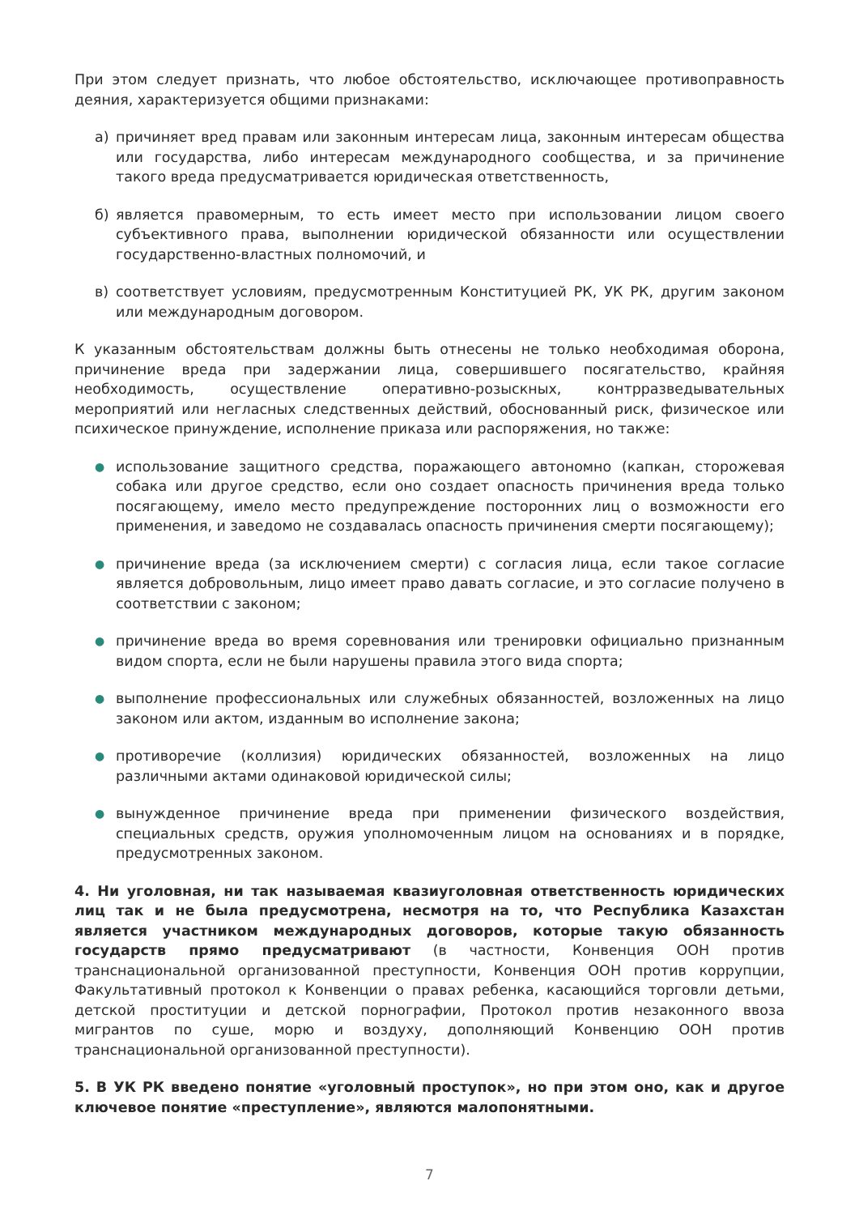При этом следует признать, что любое обстоятельство, исключающее противоправность деяния, характеризуется общими признаками:
а) причиняет вред правам или законным интересам лица, законным интересам общества или государства, либо интересам международного сообщества, и за причинение такого вреда предусматривается юридическая ответственность,
б) является правомерным, то есть имеет место при использовании лицом своего субъективного права, выполнении юридической обязанности или осуществлении государственно-властных полномочий, и
в) соответствует условиям, предусмотренным Конституцией РК, УК РК, другим законом или международным договором.
К указанным обстоятельствам должны быть отнесены не только необходимая оборона, причинение вреда при задержании лица, совершившего посягательство, крайняя необходимость, осуществление оперативно-розыскных, контрразведывательных мероприятий или негласных следственных действий, обоснованный риск, физическое или психическое принуждение, исполнение приказа или распоряжения, но также:
● использование защитного средства, поражающего автономно (капкан, сторожевая собака или другое средство, если оно создает опасность причинения вреда только посягающему, имело место предупреждение посторонних лиц о возможности его применения, и заведомо не создавалась опасность причинения смерти посягающему);
● причинение вреда (за исключением смерти) с согласия лица, если такое согласие является добровольным, лицо имеет право давать согласие, и это согласие получено в соответствии с законом;
● причинение вреда во время соревнования или тренировки официально признанным видом спорта, если не были нарушены правила этого вида спорта;
● выполнение профессиональных или служебных обязанностей, возложенных на лицо законом или актом, изданным во исполнение закона;
● противоречие (коллизия) юридических обязанностей, возложенных на лицо различными актами одинаковой юридической силы;
● вынужденное причинение вреда при применении физического воздействия, специальных средств, оружия уполномоченным лицом на основаниях и в порядке, предусмотренных законом.
4. Ни уголовная, ни так называемая квазиуголовная ответственность юридических лиц так и не была предусмотрена, несмотря на то, что Республика Казахстан является участником международных договоров, которые такую обязанность государств прямо предусматривают (в частности, Конвенция ООН против транснациональной организованной преступности, Конвенция ООН против коррупции, Факультативный протокол к Конвенции о правах ребенка, касающийся торговли детьми, детской проституции и детской порнографии, Протокол против незаконного ввоза мигрантов по суше, морю и воздуху, дополняющий Конвенцию ООН против транснациональной организованной преступности).
5. В УК РК введено понятие «уголовный проступок», но при этом оно, как и другое ключевое понятие «преступление», являются малопонятными.
7